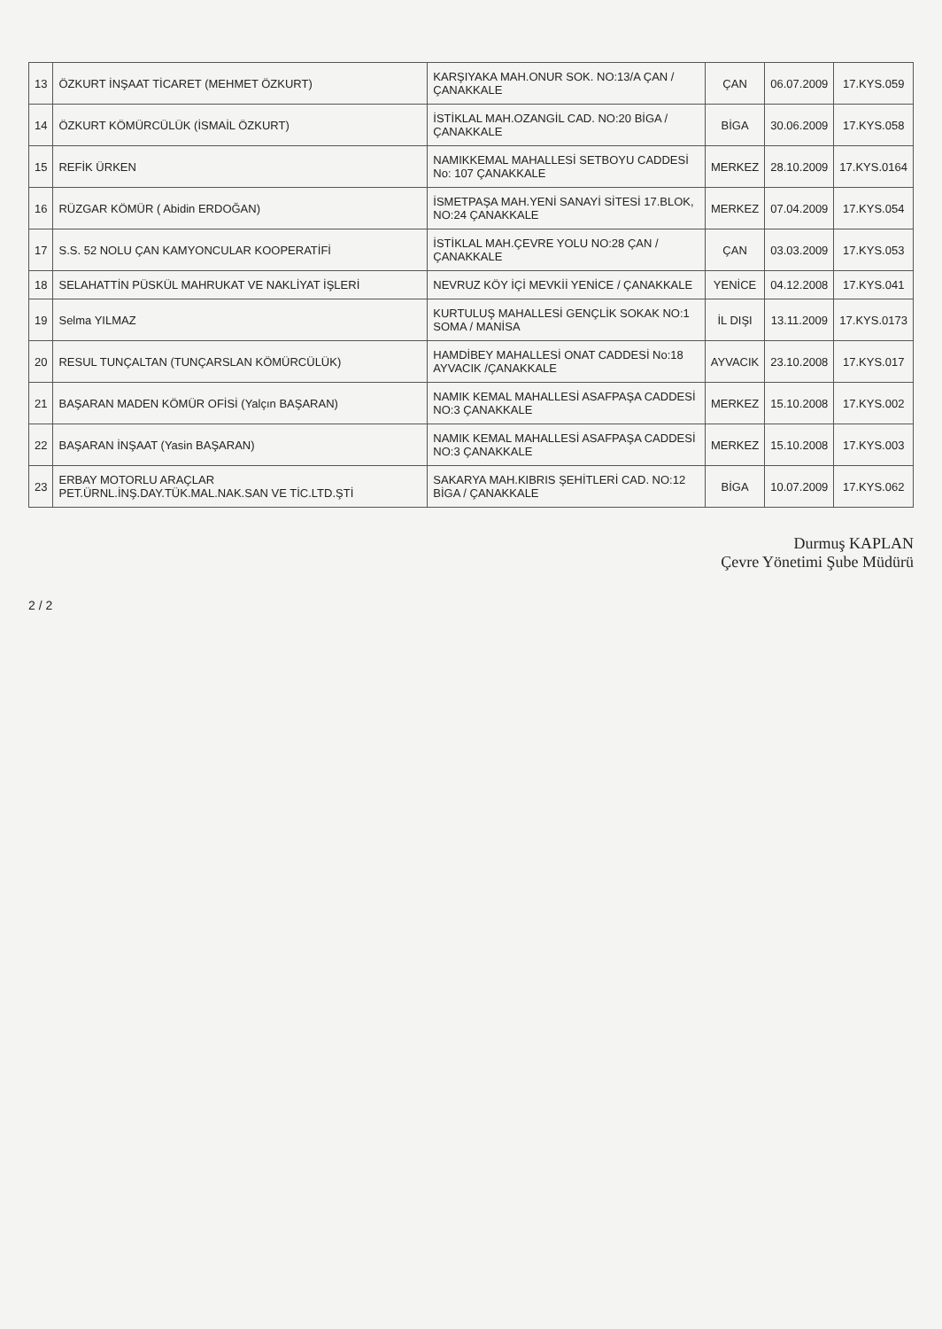| 13 | ÖZKURT İNŞAAT TİCARET (MEHMET ÖZKURT) | KARŞIYAKA MAH.ONUR SOK. NO:13/A ÇAN / ÇANAKKALE | ÇAN | 06.07.2009 | 17.KYS.059 |
| 14 | ÖZKURT KÖMÜRCÜLÜK (İSMAİL ÖZKURT) | İSTİKLAL MAH.OZANGİL CAD. NO:20 BİGA / ÇANAKKALE | BİGA | 30.06.2009 | 17.KYS.058 |
| 15 | REFİK ÜRKEN | NAMIKKEMAL MAHALLESİ SETBOYU CADDESİ No: 107 ÇANAKKALE | MERKEZ | 28.10.2009 | 17.KYS.0164 |
| 16 | RÜZGAR KÖMÜR ( Abidin ERDOĞAN) | İSMETPAŞA MAH.YENİ SANAYİ SİTESİ 17.BLOK, NO:24 ÇANAKKALE | MERKEZ | 07.04.2009 | 17.KYS.054 |
| 17 | S.S. 52 NOLU ÇAN KAMYONCULAR KOOPERATİFİ | İSTİKLAL MAH.ÇEVRE YOLU NO:28 ÇAN / ÇANAKKALE | ÇAN | 03.03.2009 | 17.KYS.053 |
| 18 | SELAHATTİN PÜSKÜL MAHRUKAT VE NAKLİYAT İŞLERİ | NEVRUZ KÖY İÇİ MEVKİİ YENİCE / ÇANAKKALE | YENİCE | 04.12.2008 | 17.KYS.041 |
| 19 | Selma YILMAZ | KURTULUŞ MAHALLESİ GENÇLİK SOKAK NO:1 SOMA / MANİSA | İL DIŞI | 13.11.2009 | 17.KYS.0173 |
| 20 | RESUL TUNÇALTAN (TUNÇARSLAN KÖMÜRCÜLÜK) | HAMDİBEY MAHALLESİ ONAT CADDESİ No:18 AYVACIK /ÇANAKKALE | AYVACIK | 23.10.2008 | 17.KYS.017 |
| 21 | BAŞARAN MADEN KÖMÜR OFİSİ (Yalçın BAŞARAN) | NAMIK KEMAL MAHALLESİ ASAFPAŞA CADDESİ NO:3 ÇANAKKALE | MERKEZ | 15.10.2008 | 17.KYS.002 |
| 22 | BAŞARAN İNŞAAT (Yasin BAŞARAN) | NAMIK KEMAL MAHALLESİ ASAFPAŞA CADDESİ NO:3 ÇANAKKALE | MERKEZ | 15.10.2008 | 17.KYS.003 |
| 23 | ERBAY MOTORLU ARAÇLAR PET.ÜRNL.İNŞ.DAY.TÜK.MAL.NAK.SAN VE TİC.LTD.ŞTİ | SAKARYA MAH.KIBRIS ŞEHİTLERİ CAD. NO:12 BİGA / ÇANAKKALE | BİGA | 10.07.2009 | 17.KYS.062 |
Durmuş KAPLAN
Çevre Yönetimi Şube Müdürü
2 / 2